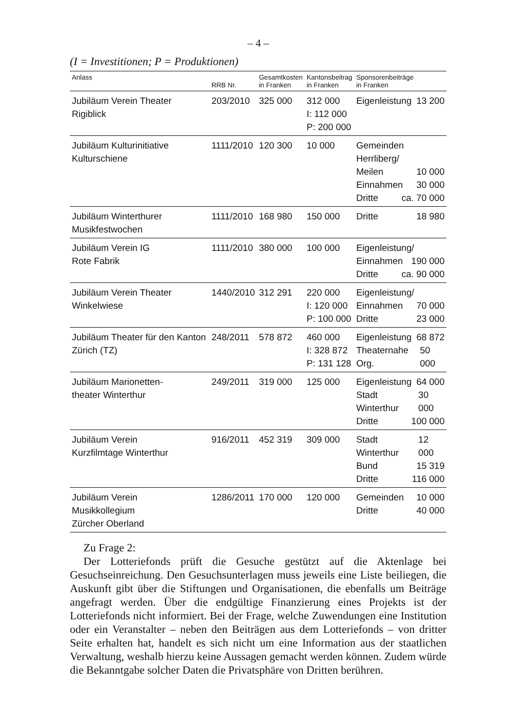– 4 –
(I = Investitionen; P = Produktionen)
| Anlass | RRB Nr. | Gesamtkosten in Franken | Kantonsbeitrag in Franken | Sponsorenbeiträge in Franken |
| --- | --- | --- | --- | --- |
| Jubiläum Verein Theater Rigiblick | 203/2010 | 325 000 | 312 000 I: 112 000 P: 200 000 | Eigenleistung 13 200 |
| Jubiläum Kulturinitiative Kulturschiene | 1111/2010 | 120 300 | 10 000 | Gemeinden Herrliberg/ Meilen 10 000 Einnahmen 30 000 Dritte ca. 70 000 |
| Jubiläum Winterthurer Musikfestwochen | 1111/2010 | 168 980 | 150 000 | Dritte 18 980 |
| Jubiläum Verein IG Rote Fabrik | 1111/2010 | 380 000 | 100 000 | Eigenleistung/ Einnahmen 190 000 Dritte ca. 90 000 |
| Jubiläum Verein Theater Winkelwiese | 1440/2010 | 312 291 | 220 000 I: 120 000 P: 100 000 | Eigenleistung/ Einnahmen 70 000 Dritte 23 000 |
| Jubiläum Theater für den Kanton Zürich (TZ) | 248/2011 | 578 872 | 460 000 I: 328 872 P: 131 128 | Eigenleistung 68 872 Theaternahe Org. 50 000 |
| Jubiläum Marionetten- theater Winterthur | 249/2011 | 319 000 | 125 000 | Eigenleistung 64 000 Stadt Winterthur 30 000 Dritte 100 000 |
| Jubiläum Verein Kurzfilmtage Winterthur | 916/2011 | 452 319 | 309 000 | Stadt Winterthur 12 000 Bund 15 319 Dritte 116 000 |
| Jubiläum Verein Musikkollegium Zürcher Oberland | 1286/2011 | 170 000 | 120 000 | Gemeinden 10 000 Dritte 40 000 |
Zu Frage 2:
Der Lotteriefonds prüft die Gesuche gestützt auf die Aktenlage bei Gesuchseinreichung. Den Gesuchsunterlagen muss jeweils eine Liste beiliegen, die Auskunft gibt über die Stiftungen und Organisationen, die ebenfalls um Beiträge angefragt werden. Über die endgültige Finanzierung eines Projekts ist der Lotteriefonds nicht informiert. Bei der Frage, welche Zuwendungen eine Institution oder ein Veranstalter – neben den Beiträgen aus dem Lotteriefonds – von dritter Seite erhalten hat, handelt es sich nicht um eine Information aus der staatlichen Verwaltung, weshalb hierzu keine Aussagen gemacht werden können. Zudem würde die Bekanntgabe solcher Daten die Privatsphäre von Dritten berühren.